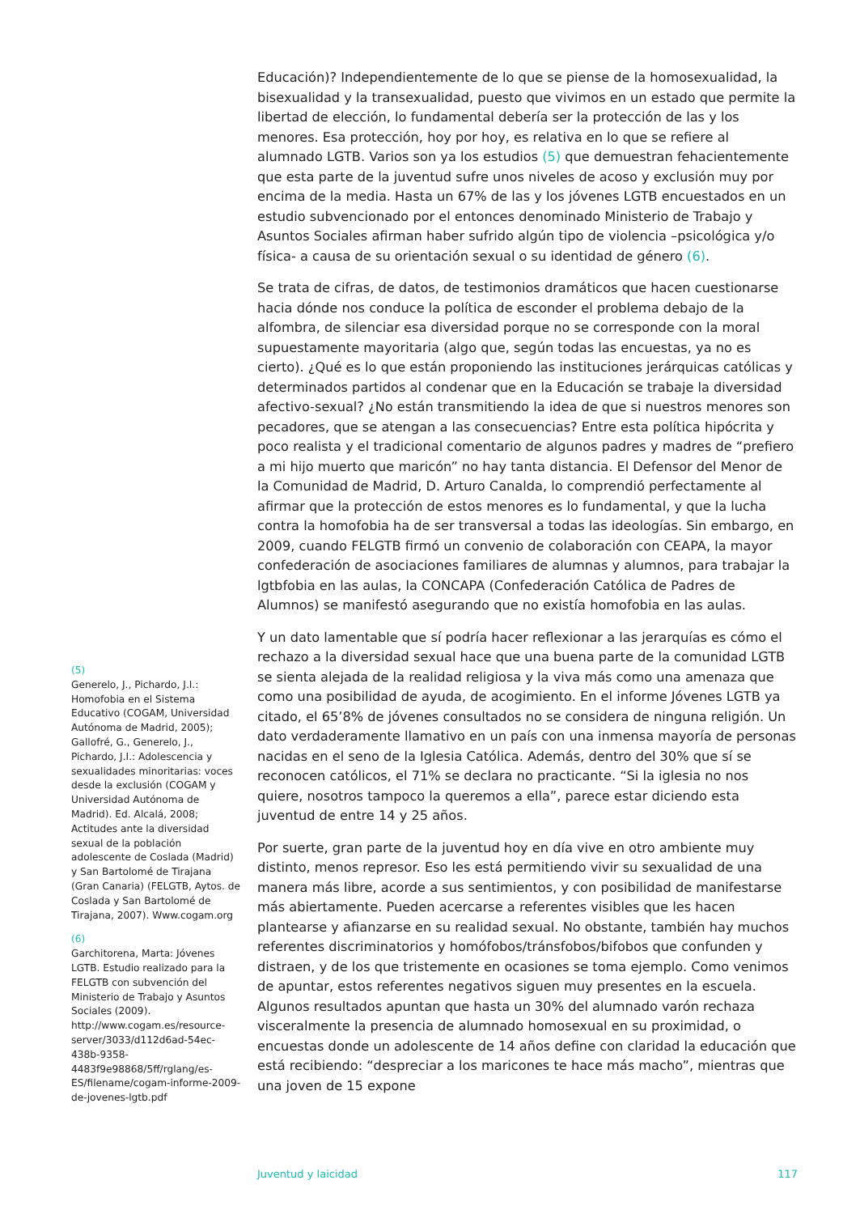Educación)? Independientemente de lo que se piense de la homosexualidad, la bisexualidad y la transexualidad, puesto que vivimos en un estado que permite la libertad de elección, lo fundamental debería ser la protección de las y los menores. Esa protección, hoy por hoy, es relativa en lo que se refiere al alumnado LGTB. Varios son ya los estudios (5) que demuestran fehacientemente que esta parte de la juventud sufre unos niveles de acoso y exclusión muy por encima de la media. Hasta un 67% de las y los jóvenes LGTB encuestados en un estudio subvencionado por el entonces denominado Ministerio de Trabajo y Asuntos Sociales afirman haber sufrido algún tipo de violencia –psicológica y/o física- a causa de su orientación sexual o su identidad de género (6).
Se trata de cifras, de datos, de testimonios dramáticos que hacen cuestionarse hacia dónde nos conduce la política de esconder el problema debajo de la alfombra, de silenciar esa diversidad porque no se corresponde con la moral supuestamente mayoritaria (algo que, según todas las encuestas, ya no es cierto). ¿Qué es lo que están proponiendo las instituciones jerárquicas católicas y determinados partidos al condenar que en la Educación se trabaje la diversidad afectivo-sexual? ¿No están transmitiendo la idea de que si nuestros menores son pecadores, que se atengan a las consecuencias? Entre esta política hipócrita y poco realista y el tradicional comentario de algunos padres y madres de “prefiero a mi hijo muerto que maricón” no hay tanta distancia. El Defensor del Menor de la Comunidad de Madrid, D. Arturo Canalda, lo comprendió perfectamente al afirmar que la protección de estos menores es lo fundamental, y que la lucha contra la homofobia ha de ser transversal a todas las ideologías. Sin embargo, en 2009, cuando FELGTB firmó un convenio de colaboración con CEAPA, la mayor confederación de asociaciones familiares de alumnas y alumnos, para trabajar la lgtbfobia en las aulas, la CONCAPA (Confederación Católica de Padres de Alumnos) se manifestó asegurando que no existía homofobia en las aulas.
Y un dato lamentable que sí podría hacer reflexionar a las jerarquías es cómo el rechazo a la diversidad sexual hace que una buena parte de la comunidad LGTB se sienta alejada de la realidad religiosa y la viva más como una amenaza que como una posibilidad de ayuda, de acogimiento. En el informe Jóvenes LGTB ya citado, el 65’8% de jóvenes consultados no se considera de ninguna religión. Un dato verdaderamente llamativo en un país con una inmensa mayoría de personas nacidas en el seno de la Iglesia Católica. Además, dentro del 30% que sí se reconocen católicos, el 71% se declara no practicante. “Si la iglesia no nos quiere, nosotros tampoco la queremos a ella”, parece estar diciendo esta juventud de entre 14 y 25 años.
Por suerte, gran parte de la juventud hoy en día vive en otro ambiente muy distinto, menos represor. Eso les está permitiendo vivir su sexualidad de una manera más libre, acorde a sus sentimientos, y con posibilidad de manifestarse más abiertamente. Pueden acercarse a referentes visibles que les hacen plantearse y afianzarse en su realidad sexual. No obstante, también hay muchos referentes discriminatorios y homófobos/tránsfobos/bifobos que confunden y distraen, y de los que tristemente en ocasiones se toma ejemplo. Como venimos de apuntar, estos referentes negativos siguen muy presentes en la escuela. Algunos resultados apuntan que hasta un 30% del alumnado varón rechaza visceralmente la presencia de alumnado homosexual en su proximidad, o encuestas donde un adolescente de 14 años define con claridad la educación que está recibiendo: “despreciar a los maricones te hace más macho”, mientras que una joven de 15 expone
(5)
Generelo, J., Pichardo, J.I.: Homofobia en el Sistema Educativo (COGAM, Universidad Autónoma de Madrid, 2005); Gallofré, G., Generelo, J., Pichardo, J.I.: Adolescencia y sexualidades minoritarias: voces desde la exclusión (COGAM y Universidad Autónoma de Madrid). Ed. Alcalá, 2008; Actitudes ante la diversidad sexual de la población adolescente de Coslada (Madrid) y San Bartolomé de Tirajana (Gran Canaria) (FELGTB, Aytos. de Coslada y San Bartolomé de Tirajana, 2007). Www.cogam.org
(6)
Garchitorena, Marta: Jóvenes LGTB. Estudio realizado para la FELGTB con subvención del Ministerio de Trabajo y Asuntos Sociales (2009). http://www.cogam.es/resource-server/3033/d112d6ad-54ec-438b-9358-4483f9e98868/5ff/rglang/es-ES/filename/cogam-informe-2009-de-jovenes-lgtb.pdf
Juventud y laicidad 117